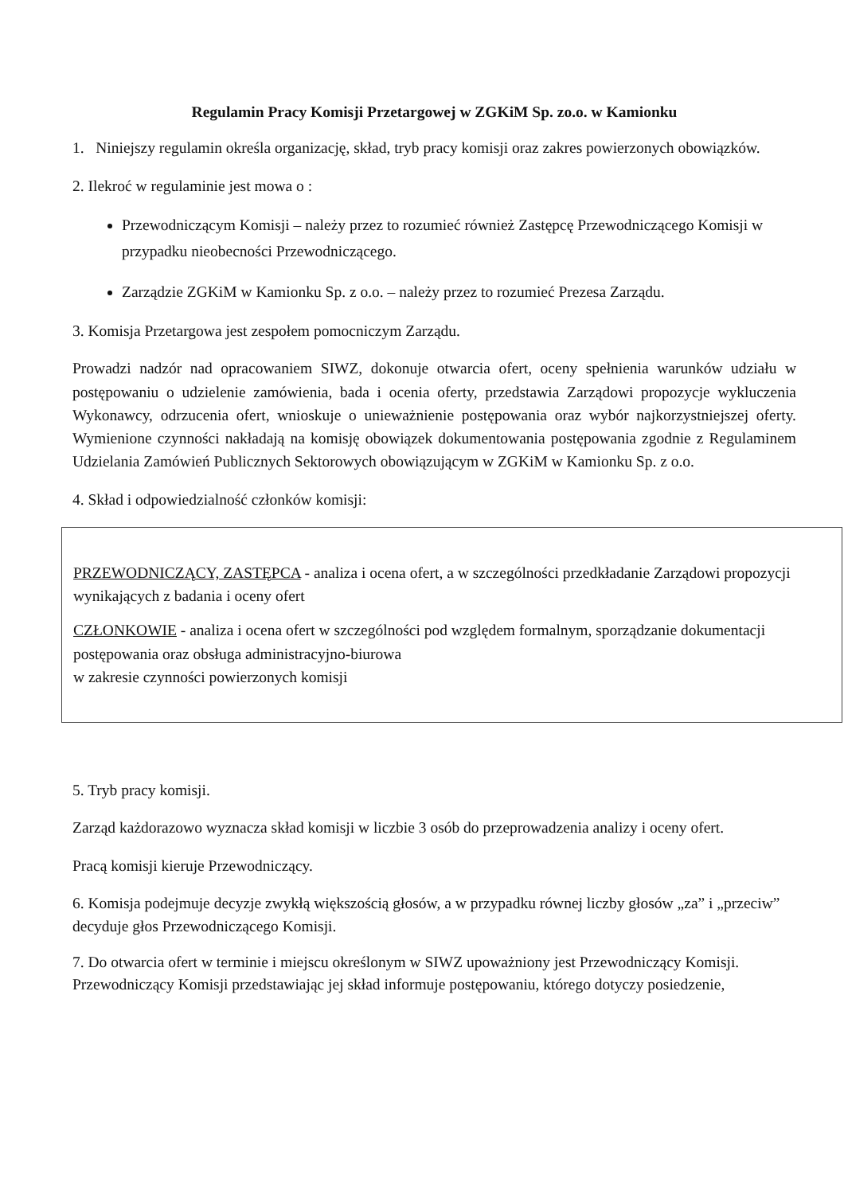Regulamin Pracy Komisji Przetargowej w ZGKiM Sp. zo.o. w Kamionku
1. Niniejszy regulamin określa organizację, skład, tryb pracy komisji oraz zakres powierzonych obowiązków.
2. Ilekroć w regulaminie jest mowa o :
Przewodniczącym Komisji – należy przez to rozumieć również Zastępcę Przewodniczącego Komisji w przypadku nieobecności Przewodniczącego.
Zarządzie ZGKiM w Kamionku Sp. z o.o. – należy przez to rozumieć Prezesa Zarządu.
3. Komisja Przetargowa jest zespołem pomocniczym Zarządu.
Prowadzi nadzór nad opracowaniem SIWZ, dokonuje otwarcia ofert, oceny spełnienia warunków udziału w postępowaniu o udzielenie zamówienia, bada i ocenia oferty, przedstawia Zarządowi propozycje wykluczenia Wykonawcy, odrzucenia ofert, wnioskuje o unieważnienie postępowania oraz wybór najkorzystniejszej oferty. Wymienione czynności nakładają na komisję obowiązek dokumentowania postępowania zgodnie z Regulaminem Udzielania Zamówień Publicznych Sektorowych obowiązującym w ZGKiM w Kamionku Sp. z o.o.
4. Skład i odpowiedzialność członków komisji:
PRZEWODNICZĄCY, ZASTĘPCA - analiza i ocena ofert, a w szczególności przedkładanie Zarządowi propozycji wynikających z badania i oceny ofert
CZŁONKOWIE - analiza i ocena ofert w szczególności pod względem formalnym, sporządzanie dokumentacji postępowania oraz obsługa administracyjno-biurowa
w zakresie czynności powierzonych komisji
5. Tryb pracy komisji.
Zarząd każdorazowo wyznacza skład komisji w liczbie 3 osób do przeprowadzenia analizy i oceny ofert.
Pracą komisji kieruje Przewodniczący.
6. Komisja podejmuje decyzje zwykłą większością głosów, a w przypadku równej liczby głosów „za” i „przeciw” decyduje głos Przewodniczącego Komisji.
7. Do otwarcia ofert w terminie i miejscu określonym w SIWZ upoważniony jest Przewodniczący Komisji.
Przewodniczący Komisji przedstawiając jej skład informuje postępowaniu, którego dotyczy posiedzenie,